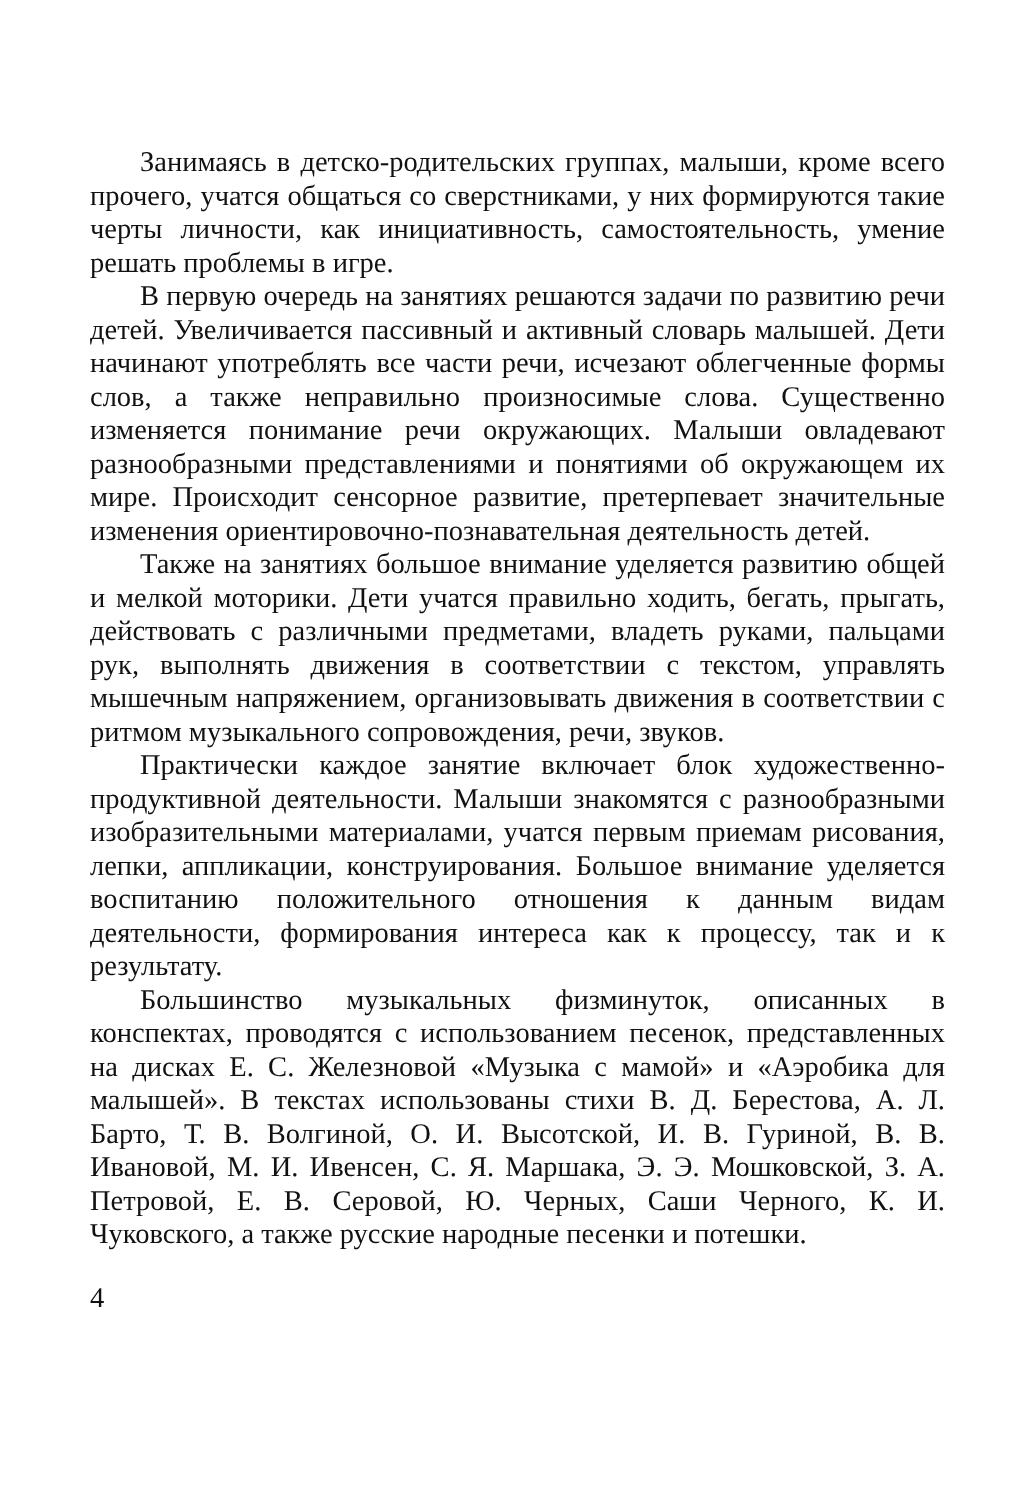Занимаясь в детско-родительских группах, малыши, кроме всего прочего, учатся общаться со сверстниками, у них формируются такие черты личности, как инициативность, самостоятельность, умение решать проблемы в игре.
В первую очередь на занятиях решаются задачи по развитию речи детей. Увеличивается пассивный и активный словарь малышей. Дети начинают употреблять все части речи, исчезают облегченные формы слов, а также неправильно произносимые слова. Существенно изменяется понимание речи окружающих. Малыши овладевают разнообразными представлениями и понятиями об окружающем их мире. Происходит сенсорное развитие, претерпевает значительные изменения ориентировочно-познавательная деятельность детей.
Также на занятиях большое внимание уделяется развитию общей и мелкой моторики. Дети учатся правильно ходить, бегать, прыгать, действовать с различными предметами, владеть руками, пальцами рук, выполнять движения в соответствии с текстом, управлять мышечным напряжением, организовывать движения в соответствии с ритмом музыкального сопровождения, речи, звуков.
Практически каждое занятие включает блок художественно-продуктивной деятельности. Малыши знакомятся с разнообразными изобразительными материалами, учатся первым приемам рисования, лепки, аппликации, конструирования. Большое внимание уделяется воспитанию положительного отношения к данным видам деятельности, формирования интереса как к процессу, так и к результату.
Большинство музыкальных физминуток, описанных в конспектах, проводятся с использованием песенок, представленных на дисках Е. С. Железновой «Музыка с мамой» и «Аэробика для малышей». В текстах использованы стихи В. Д. Берестова, А. Л. Барто, Т. В. Волгиной, О. И. Высотской, И. В. Гуриной, В. В. Ивановой, М. И. Ивенсен, С. Я. Маршака, Э. Э. Мошковской, З. А. Петровой, Е. В. Серовой, Ю. Черных, Саши Черного, К. И. Чуковского, а также русские народные песенки и потешки.
4